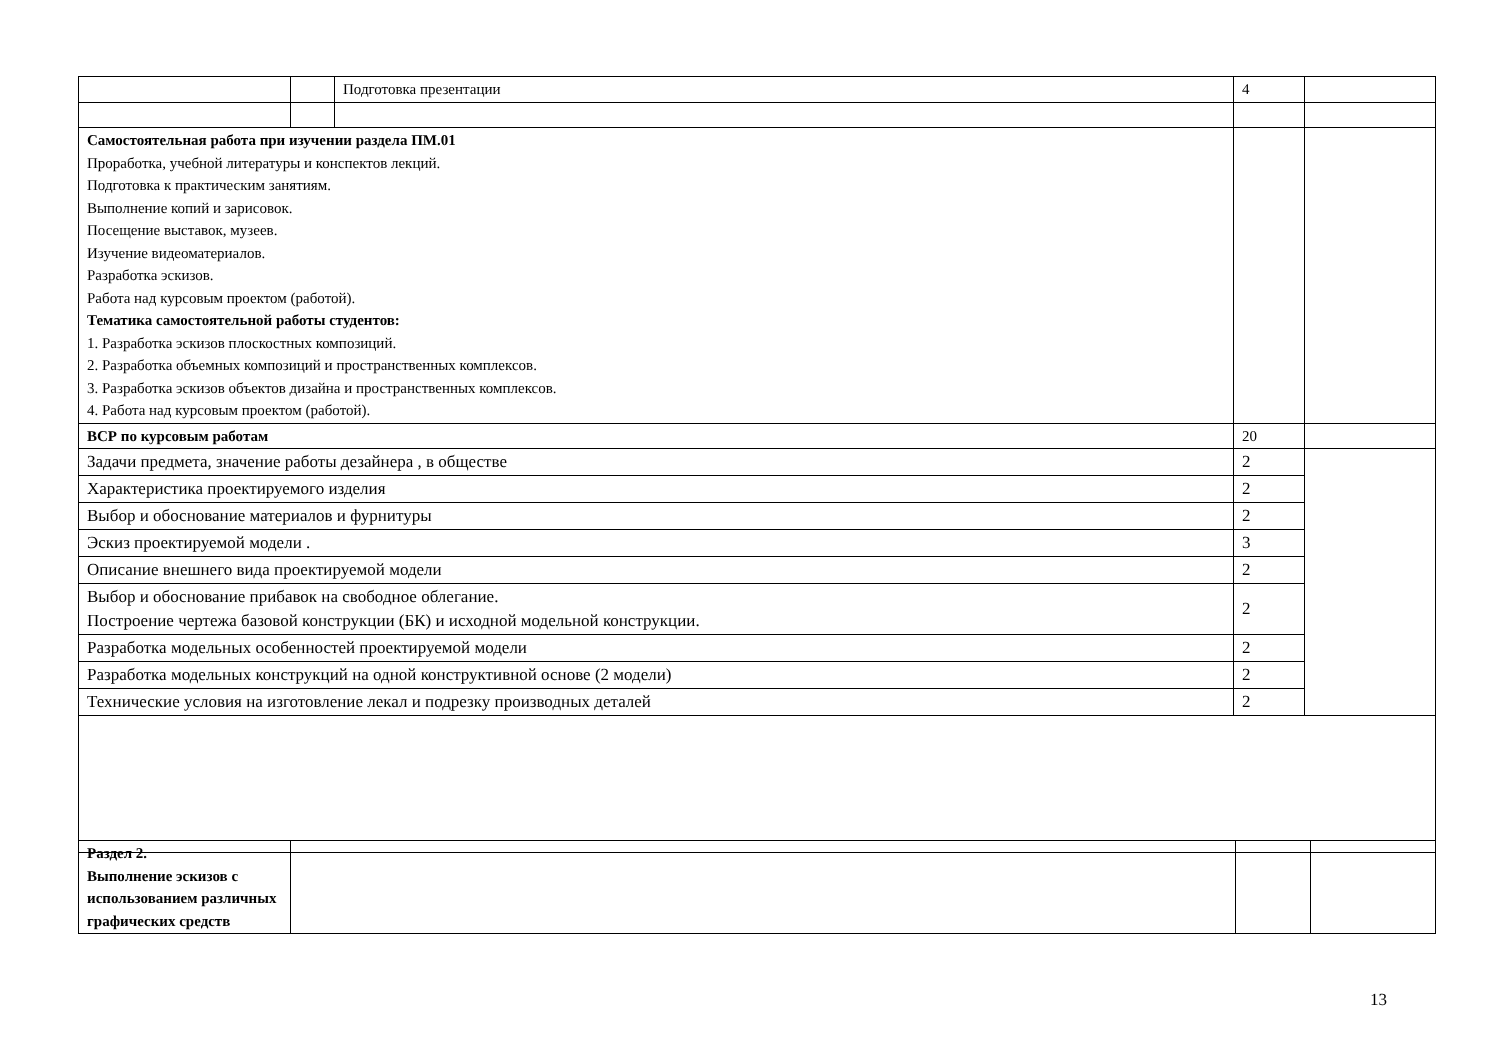| | | Подготовка презентации | 4 | |
| Самостоятельная работа при изучении раздела ПМ.01 Проработка, учебной литературы и конспектов лекций. Подготовка к практическим занятиям. Выполнение копий и зарисовок. Посещение выставок, музеев. Изучение видеоматериалов. Разработка эскизов. Работа над курсовым проектом (работой). Тематика самостоятельной работы студентов: 1. Разработка эскизов плоскостных композиций. 2. Разработка объемных композиций и пространственных комплексов. 3. Разработка эскизов объектов дизайна и пространственных комплексов. 4. Работа над курсовым проектом (работой). | | | | |
| ВСР по курсовым работам | | | 20 | |
| Задачи предмета, значение работы дезайнера , в обществе | | | 2 | |
| Характеристика проектируемого изделия | | | 2 | |
| Выбор и обоснование материалов и фурнитуры | | | 2 | |
| Эскиз проектируемой модели . | | | 3 | |
| Описание внешнего вида проектируемой модели | | | 2 | |
| Выбор и обоснование прибавок на свободное облегание. Построение чертежа базовой конструкции (БК) и исходной модельной конструкции. | | | 2 | |
| Разработка модельных особенностей проектируемой модели | | | 2 | |
| Разработка модельных конструкций на одной конструктивной основе (2 модели) | | | 2 | |
| Технические условия на изготовление лекал и подрезку производных деталей | | | 2 | |
| Раздел 2. Выполнение эскизов с использованием различных графических средств | | | |
13